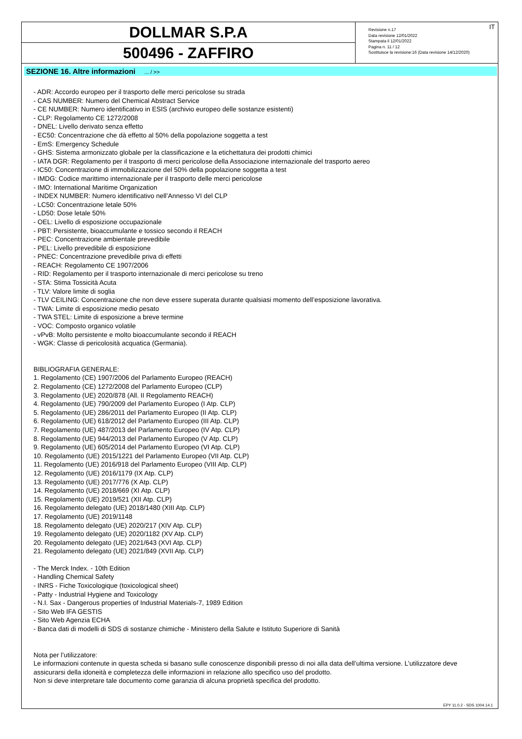DOLLMAR S.P.A
500496 - ZAFFIRO
Revisione n.17
Data revisione 12/01/2022
Stampata il 12/01/2022
Pagina n. 11 / 12
Sostituisce la revisione:16 (Data revisione 14/12/2020)
IT
SEZIONE 16. Altre informazioni ... / >>
- ADR: Accordo europeo per il trasporto delle merci pericolose su strada
- CAS NUMBER: Numero del Chemical Abstract Service
- CE NUMBER: Numero identificativo in ESIS (archivio europeo delle sostanze esistenti)
- CLP: Regolamento CE 1272/2008
- DNEL: Livello derivato senza effetto
- EC50: Concentrazione che dà effetto al 50% della popolazione soggetta a test
- EmS: Emergency Schedule
- GHS: Sistema armonizzato globale per la classificazione e la etichettatura dei prodotti chimici
- IATA DGR: Regolamento per il trasporto di merci pericolose della Associazione internazionale del trasporto aereo
- IC50: Concentrazione di immobilizzazione del 50% della popolazione soggetta a test
- IMDG: Codice marittimo internazionale per il trasporto delle merci pericolose
- IMO: International Maritime Organization
- INDEX NUMBER: Numero identificativo nell’Annesso VI del CLP
- LC50: Concentrazione letale 50%
- LD50: Dose letale 50%
- OEL: Livello di esposizione occupazionale
- PBT: Persistente, bioaccumulante e tossico secondo il REACH
- PEC: Concentrazione ambientale prevedibile
- PEL: Livello prevedibile di esposizione
- PNEC: Concentrazione prevedibile priva di effetti
- REACH: Regolamento CE 1907/2006
- RID: Regolamento per il trasporto internazionale di merci pericolose su treno
- STA: Stima Tossicità Acuta
- TLV: Valore limite di soglia
- TLV CEILING: Concentrazione che non deve essere superata durante qualsiasi momento dell’esposizione lavorativa.
- TWA: Limite di esposizione medio pesato
- TWA STEL: Limite di esposizione a breve termine
- VOC: Composto organico volatile
- vPvB: Molto persistente e molto bioaccumulante secondo il REACH
- WGK: Classe di pericolosità acquatica (Germania).
BIBLIOGRAFIA GENERALE:
1. Regolamento (CE) 1907/2006 del Parlamento Europeo (REACH)
2. Regolamento (CE) 1272/2008 del Parlamento Europeo (CLP)
3. Regolamento (UE) 2020/878 (All. II Regolamento REACH)
4. Regolamento (UE) 790/2009 del Parlamento Europeo (I Atp. CLP)
5. Regolamento (UE) 286/2011 del Parlamento Europeo (II Atp. CLP)
6. Regolamento (UE) 618/2012 del Parlamento Europeo (III Atp. CLP)
7. Regolamento (UE) 487/2013 del Parlamento Europeo (IV Atp. CLP)
8. Regolamento (UE) 944/2013 del Parlamento Europeo (V Atp. CLP)
9. Regolamento (UE) 605/2014 del Parlamento Europeo (VI Atp. CLP)
10. Regolamento (UE) 2015/1221 del Parlamento Europeo (VII Atp. CLP)
11. Regolamento (UE) 2016/918 del Parlamento Europeo (VIII Atp. CLP)
12. Regolamento (UE) 2016/1179 (IX Atp. CLP)
13. Regolamento (UE) 2017/776 (X Atp. CLP)
14. Regolamento (UE) 2018/669 (XI Atp. CLP)
15. Regolamento (UE) 2019/521 (XII Atp. CLP)
16. Regolamento delegato (UE) 2018/1480 (XIII Atp. CLP)
17. Regolamento (UE) 2019/1148
18. Regolamento delegato (UE) 2020/217 (XIV Atp. CLP)
19. Regolamento delegato (UE) 2020/1182 (XV Atp. CLP)
20. Regolamento delegato (UE) 2021/643 (XVI Atp. CLP)
21. Regolamento delegato (UE) 2021/849 (XVII Atp. CLP)
- The Merck Index. - 10th Edition
- Handling Chemical Safety
- INRS - Fiche Toxicologique (toxicological sheet)
- Patty - Industrial Hygiene and Toxicology
- N.I. Sax - Dangerous properties of Industrial Materials-7, 1989 Edition
- Sito Web IFA GESTIS
- Sito Web Agenzia ECHA
- Banca dati di modelli di SDS di sostanze chimiche - Ministero della Salute e Istituto Superiore di Sanità
Nota per l’utilizzatore:
Le informazioni contenute in questa scheda si basano sulle conoscenze disponibili presso di noi alla data dell’ultima versione. L’utilizzatore deve assicurarsi della idoneità e completezza delle informazioni in relazione allo specifico uso del prodotto.
Non si deve interpretare tale documento come garanzia di alcuna proprietà specifica del prodotto.
EPY 11.0.2 - SDS 1004.14.1